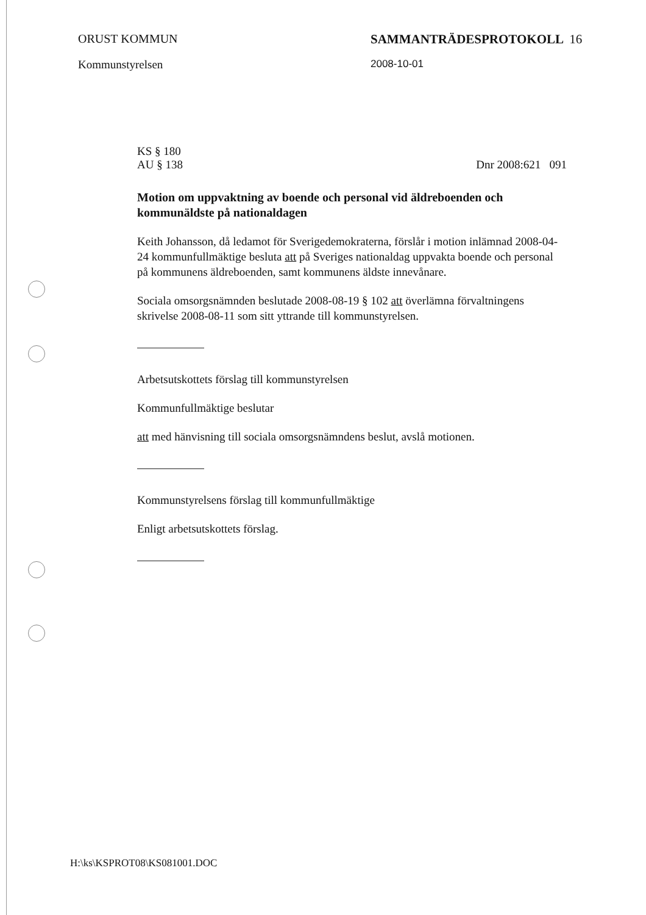ORUST KOMMUN
Kommunstyrelsen
SAMMANTRÄDESPROTOKOLL 16
2008-10-01
KS § 180
AU § 138
Dnr 2008:621 091
Motion om uppvaktning av boende och personal vid äldreboenden och kommunäldste på nationaldagen
Keith Johansson, då ledamot för Sverigedemokraterna, förslår i motion inlämnad 2008-04-24 kommunfullmäktige besluta att på Sveriges nationaldag uppvakta boende och personal på kommunens äldreboenden, samt kommunens äldste innevånare.
Sociala omsorgsnämnden beslutade 2008-08-19 § 102 att överlämna förvaltningens skrivelse 2008-08-11 som sitt yttrande till kommunstyrelsen.
Arbetsutskottets förslag till kommunstyrelsen
Kommunfullmäktige beslutar
att med hänvisning till sociala omsorgsnämndens beslut, avslå motionen.
Kommunstyrelsens förslag till kommunfullmäktige
Enligt arbetsutskottets förslag.
H:\ks\KSPROT08\KS081001.DOC